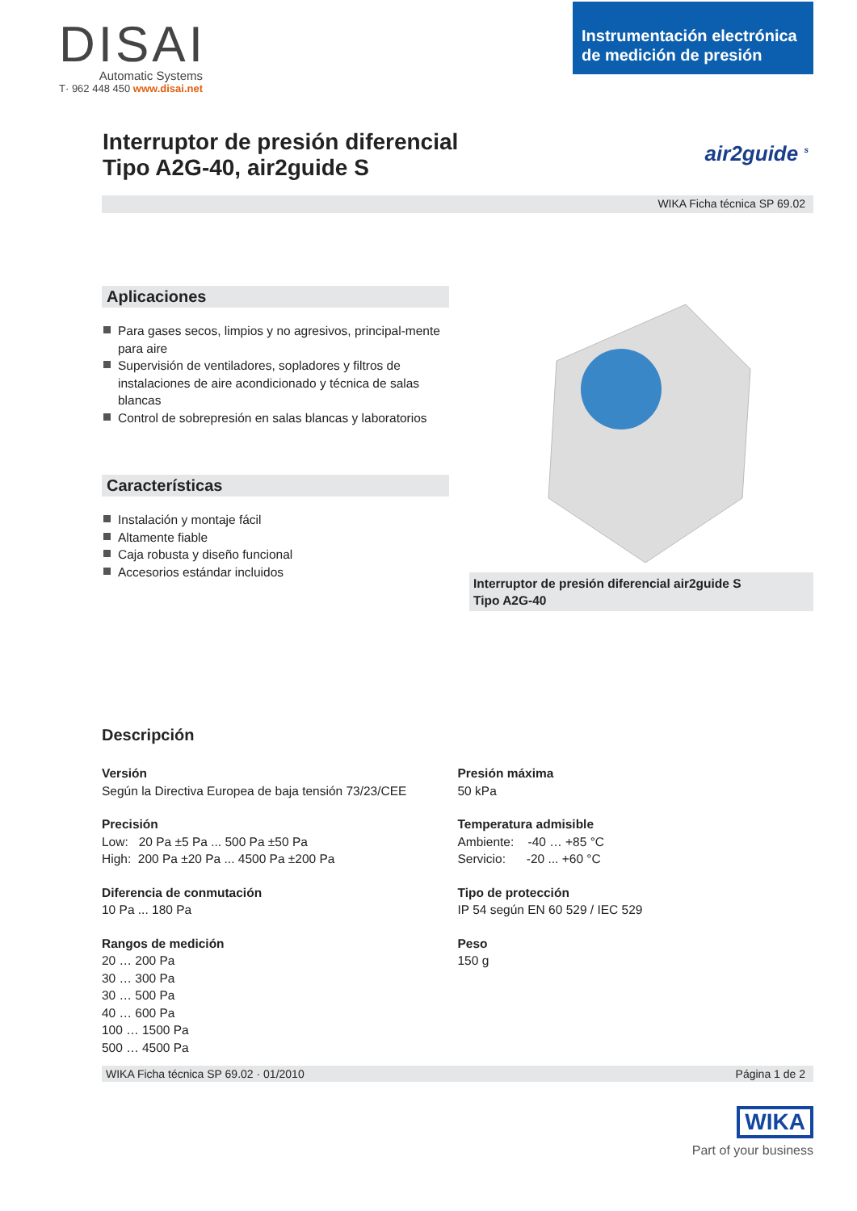DISAI
Automatic Systems
T· 962 448 450 www.disai.net
Instrumentación electrónica
de medición de presión
Interruptor de presión diferencial
Tipo A2G-40, air2guide S
air2guide <sup>s</sup>
WIKA Ficha técnica SP 69.02
Aplicaciones
Para gases secos, limpios y no agresivos, principal-mente para aire
Supervisión de ventiladores, sopladores y filtros de instalaciones de aire acondicionado y técnica de salas blancas
Control de sobrepresión en salas blancas y laboratorios
Características
Instalación y montaje fácil
Altamente fiable
Caja robusta y diseño funcional
Accesorios estándar incluidos
Interruptor de presión diferencial air2guide S
Tipo A2G-40
Descripción
Versión
Según la Directiva Europea de baja tensión 73/23/CEE
Precisión
Low: 20 Pa ±5 Pa ... 500 Pa ±50 Pa
High: 200 Pa ±20 Pa ... 4500 Pa ±200 Pa
Diferencia de conmutación
10 Pa ... 180 Pa
Rangos de medición
20 … 200 Pa
30 … 300 Pa
30 … 500 Pa
40 … 600 Pa
100 … 1500 Pa
500 … 4500 Pa
Presión máxima
50 kPa
Temperatura admisible
Ambiente: -40 … +85 °C
Servicio: -20 ... +60 °C
Tipo de protección
IP 54 según EN 60 529 / IEC 529
Peso
150 g
WIKA Ficha técnica SP 69.02 · 01/2010 Página 1 de 2
WIKA
Part of your business